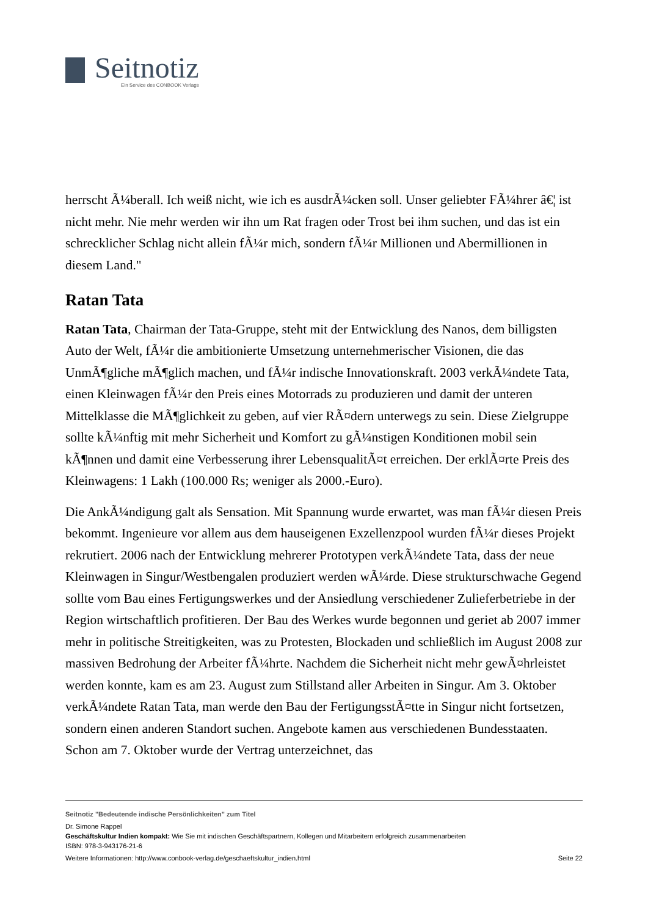Seitnotiz
Ein Service des CONBOOK Verlags
herrscht Ã¼berall. Ich weiß nicht, wie ich es ausdrÃ¼cken soll. Unser geliebter FÃ¼hrer â€¦ ist nicht mehr. Nie mehr werden wir ihn um Rat fragen oder Trost bei ihm suchen, und das ist ein schrecklicher Schlag nicht allein fÃ¼r mich, sondern fÃ¼r Millionen und Abermillionen in diesem Land."
Ratan Tata
Ratan Tata, Chairman der Tata-Gruppe, steht mit der Entwicklung des Nanos, dem billigsten Auto der Welt, fÃ¼r die ambitionierte Umsetzung unternehmerischer Visionen, die das UnmÃ¶gliche mÃ¶glich machen, und fÃ¼r indische Innovationskraft. 2003 verkÃ¼ndete Tata, einen Kleinwagen fÃ¼r den Preis eines Motorrads zu produzieren und damit der unteren Mittelklasse die MÃ¶glichkeit zu geben, auf vier RÃ¤dern unterwegs zu sein. Diese Zielgruppe sollte kÃ¼nftig mit mehr Sicherheit und Komfort zu gÃ¼nstigen Konditionen mobil sein kÃ¶nnen und damit eine Verbesserung ihrer LebensqualitÃ¤t erreichen. Der erklÃ¤rte Preis des Kleinwagens: 1 Lakh (100.000 Rs; weniger als 2000.-Euro).
Die AnkÃ¼ndigung galt als Sensation. Mit Spannung wurde erwartet, was man fÃ¼r diesen Preis bekommt. Ingenieure vor allem aus dem hauseigenen Exzellenzpool wurden fÃ¼r dieses Projekt rekrutiert. 2006 nach der Entwicklung mehrerer Prototypen verkÃ¼ndete Tata, dass der neue Kleinwagen in Singur/Westbengalen produziert werden wÃ¼rde. Diese strukturschwache Gegend sollte vom Bau eines Fertigungswerkes und der Ansiedlung verschiedener Zulieferbetriebe in der Region wirtschaftlich profitieren. Der Bau des Werkes wurde begonnen und geriet ab 2007 immer mehr in politische Streitigkeiten, was zu Protesten, Blockaden und schließlich im August 2008 zur massiven Bedrohung der Arbeiter fÃ¼hrte. Nachdem die Sicherheit nicht mehr gewÃ¤hrleistet werden konnte, kam es am 23. August zum Stillstand aller Arbeiten in Singur. Am 3. Oktober verkÃ¼ndete Ratan Tata, man werde den Bau der FertigungsstÃ¤tte in Singur nicht fortsetzen, sondern einen anderen Standort suchen. Angebote kamen aus verschiedenen Bundesstaaten. Schon am 7. Oktober wurde der Vertrag unterzeichnet, das
Seitnotiz "Bedeutende indische Persönlichkeiten" zum Titel
Dr. Simone Rappel
Geschäftskultur Indien kompakt: Wie Sie mit indischen Geschäftspartnern, Kollegen und Mitarbeitern erfolgreich zusammenarbeiten
ISBN: 978-3-943176-21-6
Weitere Informationen: http://www.conbook-verlag.de/geschaeftskultur_indien.html Seite 22